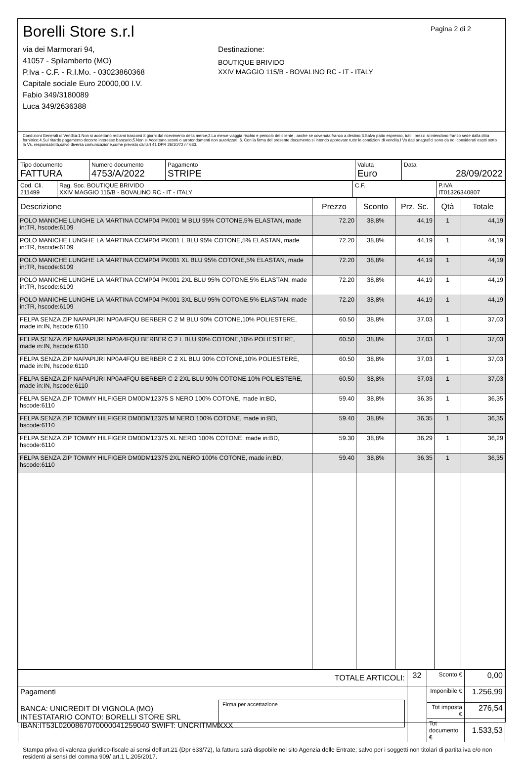Borelli Store s.r.l
via dei Marmorari 94,
41057 - Spilamberto (MO)
P.Iva - C.F. - R.I.Mo. - 03023860368
Capitale sociale Euro 20000,00 I.V.
Fabio 349/3180089
Luca 349/2636388
Destinazione:
BOUTIQUE BRIVIDO
XXIV MAGGIO 115/B - BOVALINO RC - IT - ITALY
Pagina 2 di 2
Condizioni Generali di Vendita:1.Non si accettano reclami trascorsi 8 giorni dal ricevimento della merce;2.La merce viaggia rischio e pericolo del cliente , anche se covenuta franco a destino;3.Salvo patto espresso, tutti i prezzi si intendono franco sede dalla ditta fornitrice;4.Sul ritardo pagamento decorre interesse bancario;5.Non si Accettano sconti o arrotondamenti non autorizzati ;6. Con la firma del presente documento si intendo approvate tutte le condizioni di vendita.I Vs dati anagrafici sono da noi considerati esatti sotto la Vs. responsabilità,salvo diversa comunicazione,come previsto dall'art 41 DPR 26/10/72 n° 633.
| Tipo documento FATTURA | Numero documento 4753/A/2022 | Pagamento STRIPE | Valuta Euro | Data 28/09/2022 |
| Cod. Cli. 211499 | Rag. Soc. BOUTIQUE BRIVIDO XXIV MAGGIO 115/B - BOVALINO RC - IT - ITALY | C.F. | P.IVA IT01326340807 |
| Descrizione | Prezzo | Sconto | Prz. Sc. | Qtà | Totale |
| --- | --- | --- | --- | --- | --- |
| POLO MANICHE LUNGHE LA MARTINA CCMP04 PK001 M BLU 95% COTONE,5% ELASTAN, made in:TR, hscode:6109 | 72.20 | 38,8% | 44,19 | 1 | 44,19 |
| POLO MANICHE LUNGHE LA MARTINA CCMP04 PK001 L BLU 95% COTONE,5% ELASTAN, made in:TR, hscode:6109 | 72.20 | 38,8% | 44,19 | 1 | 44,19 |
| POLO MANICHE LUNGHE LA MARTINA CCMP04 PK001 XL BLU 95% COTONE,5% ELASTAN, made in:TR, hscode:6109 | 72.20 | 38,8% | 44,19 | 1 | 44,19 |
| POLO MANICHE LUNGHE LA MARTINA CCMP04 PK001 2XL BLU 95% COTONE,5% ELASTAN, made in:TR, hscode:6109 | 72.20 | 38,8% | 44,19 | 1 | 44,19 |
| POLO MANICHE LUNGHE LA MARTINA CCMP04 PK001 3XL BLU 95% COTONE,5% ELASTAN, made in:TR, hscode:6109 | 72.20 | 38,8% | 44,19 | 1 | 44,19 |
| FELPA SENZA ZIP NAPAPIJRI NP0A4FQU BERBER C 2 M BLU 90% COTONE,10% POLIESTERE, made in:IN, hscode:6110 | 60.50 | 38,8% | 37,03 | 1 | 37,03 |
| FELPA SENZA ZIP NAPAPIJRI NP0A4FQU BERBER C 2 L BLU 90% COTONE,10% POLIESTERE, made in:IN, hscode:6110 | 60.50 | 38,8% | 37,03 | 1 | 37,03 |
| FELPA SENZA ZIP NAPAPIJRI NP0A4FQU BERBER C 2 XL BLU 90% COTONE,10% POLIESTERE, made in:IN, hscode:6110 | 60.50 | 38,8% | 37,03 | 1 | 37,03 |
| FELPA SENZA ZIP NAPAPIJRI NP0A4FQU BERBER C 2 2XL BLU 90% COTONE,10% POLIESTERE, made in:IN, hscode:6110 | 60.50 | 38,8% | 37,03 | 1 | 37,03 |
| FELPA SENZA ZIP TOMMY HILFIGER DM0DM12375 S NERO 100% COTONE, made in:BD, hscode:6110 | 59.40 | 38,8% | 36,35 | 1 | 36,35 |
| FELPA SENZA ZIP TOMMY HILFIGER DM0DM12375 M NERO 100% COTONE, made in:BD, hscode:6110 | 59.40 | 38,8% | 36,35 | 1 | 36,35 |
| FELPA SENZA ZIP TOMMY HILFIGER DM0DM12375 XL NERO 100% COTONE, made in:BD, hscode:6110 | 59.30 | 38,8% | 36,29 | 1 | 36,29 |
| FELPA SENZA ZIP TOMMY HILFIGER DM0DM12375 2XL NERO 100% COTONE, made in:BD, hscode:6110 | 59.40 | 38,8% | 36,35 | 1 | 36,35 |
| TOTALE ARTICOLI: | 32 | Sconto € | 0,00 |
| Pagamenti BANCA: UNICREDIT DI VIGNOLA (MO) INTESTATARIO CONTO: BORELLI STORE SRL IBAN:IT53L0200867070000041259040 SWIFT: UNCRITMMXXX Firma per accettazione | | Imponibile € | 1.256,99 |
| | | Tot imposta € | 276,54 |
| | | Tot documento € | 1.533,53 |
Stampa priva di valenza giuridico-fiscale ai sensi dell'art.21 (Dpr 633/72), la fattura sarà dispobile nel sito Agenzia delle Entrate; salvo per i soggetti non titolari di partita iva e/o non residenti ai sensi del comma 909/ art.1 L.205/2017.